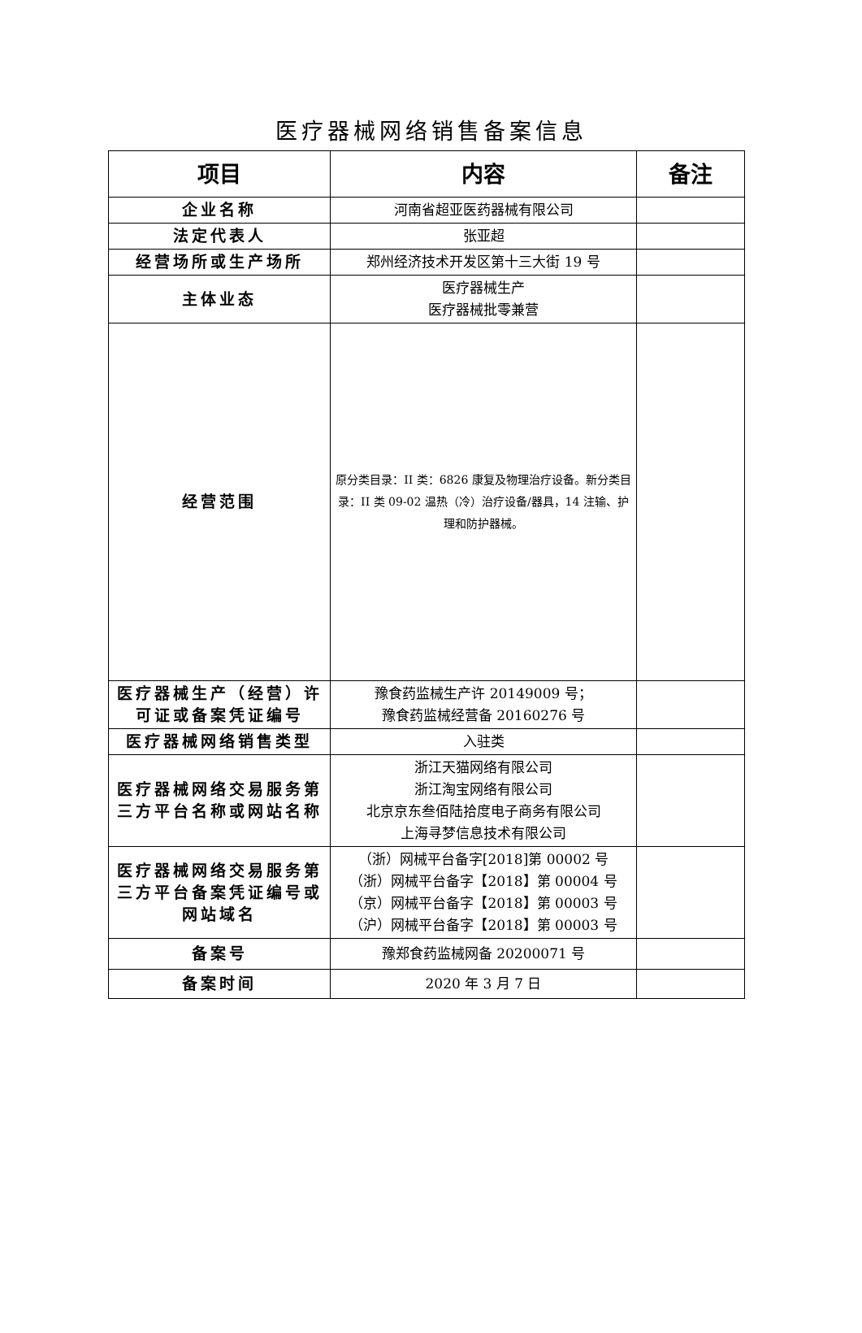医疗器械网络销售备案信息
| 项目 | 内容 | 备注 |
| --- | --- | --- |
| 企业名称 | 河南省超亚医药器械有限公司 | |
| 法定代表人 | 张亚超 | |
| 经营场所或生产场所 | 郑州经济技术开发区第十三大街 19 号 | |
| 主体业态 | 医疗器械生产 医疗器械批零兼营 | |
| 经营范围 | 原分类目录：II 类：6826 康复及物理治疗设备。新分类目录：II 类 09-02 温热（冷）治疗设备/器具，14 注输、护理和防护器械。 | |
| 医疗器械生产（经营）许可证或备案凭证编号 | 豫食药监械生产许 20149009 号； 豫食药监械经营备 20160276 号 | |
| 医疗器械网络销售类型 | 入驻类 | |
| 医疗器械网络交易服务第三方平台名称或网站名称 | 浙江天猫网络有限公司 浙江淘宝网络有限公司 北京京东叁佰陆拾度电子商务有限公司 上海寻梦信息技术有限公司 | |
| 医疗器械网络交易服务第三方平台备案凭证编号或网站域名 | （浙）网械平台备字[2018]第 00002 号 （浙）网械平台备字【2018】第 00004 号 （京）网械平台备字【2018】第 00003 号 （沪）网械平台备字【2018】第 00003 号 | |
| 备案号 | 豫郑食药监械网备 20200071 号 | |
| 备案时间 | 2020 年 3 月 7 日 | |